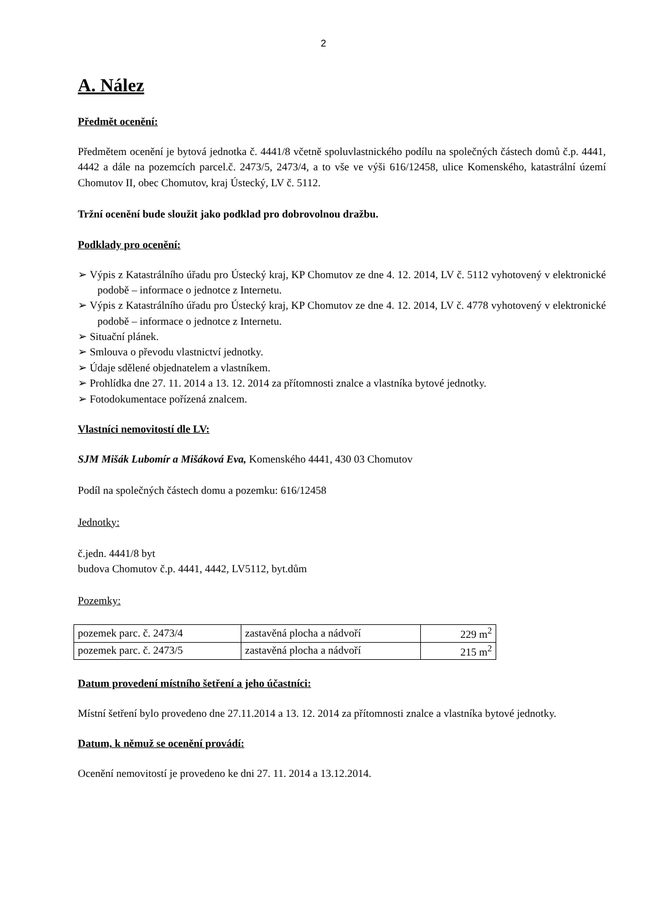2
A. Nález
Předmět ocenění:
Předmětem ocenění je bytová jednotka č. 4441/8 včetně spoluvlastnického podílu na společných částech domů č.p. 4441, 4442 a dále na pozemcích parcel.č. 2473/5, 2473/4, a to vše ve výši 616/12458, ulice Komenského, katastrální území Chomutov II, obec Chomutov, kraj Ústecký, LV č. 5112.
Tržní ocenění bude sloužit jako podklad pro dobrovolnou dražbu.
Podklady pro ocenění:
➢ Výpis z Katastrálního úřadu pro Ústecký kraj, KP Chomutov ze dne 4. 12. 2014, LV č. 5112 vyhotovený v elektronické podobě – informace o jednotce z Internetu.
➢ Výpis z Katastrálního úřadu pro Ústecký kraj, KP Chomutov ze dne 4. 12. 2014, LV č. 4778 vyhotovený v elektronické podobě – informace o jednotce z Internetu.
➢ Situační plánek.
➢ Smlouva o převodu vlastnictví jednotky.
➢ Údaje sdělené objednatelem a vlastníkem.
➢ Prohlídka dne 27. 11. 2014 a 13. 12. 2014 za přítomnosti znalce a vlastníka bytové jednotky.
➢ Fotodokumentace pořízená znalcem.
Vlastníci nemovitostí dle LV:
SJM Mišák Lubomír a Mišáková Eva, Komenského 4441, 430 03 Chomutov
Podíl na společných částech domu a pozemku: 616/12458
Jednotky:
č.jedn. 4441/8 byt
budova Chomutov č.p. 4441, 4442, LV5112, byt.dům
Pozemky:
| pozemek parc. č. 2473/4 | zastavěná plocha a nádvoří | 229 m<sup>2</sup> |
| pozemek parc. č. 2473/5 | zastavěná plocha a nádvoří | 215 m<sup>2</sup> |
Datum provedení místního šetření a jeho účastníci:
Místní šetření bylo provedeno dne 27.11.2014 a 13. 12. 2014 za přítomnosti znalce a vlastníka bytové jednotky.
Datum, k němuž se ocenění provádí:
Ocenění nemovitostí je provedeno ke dni 27. 11. 2014 a 13.12.2014.